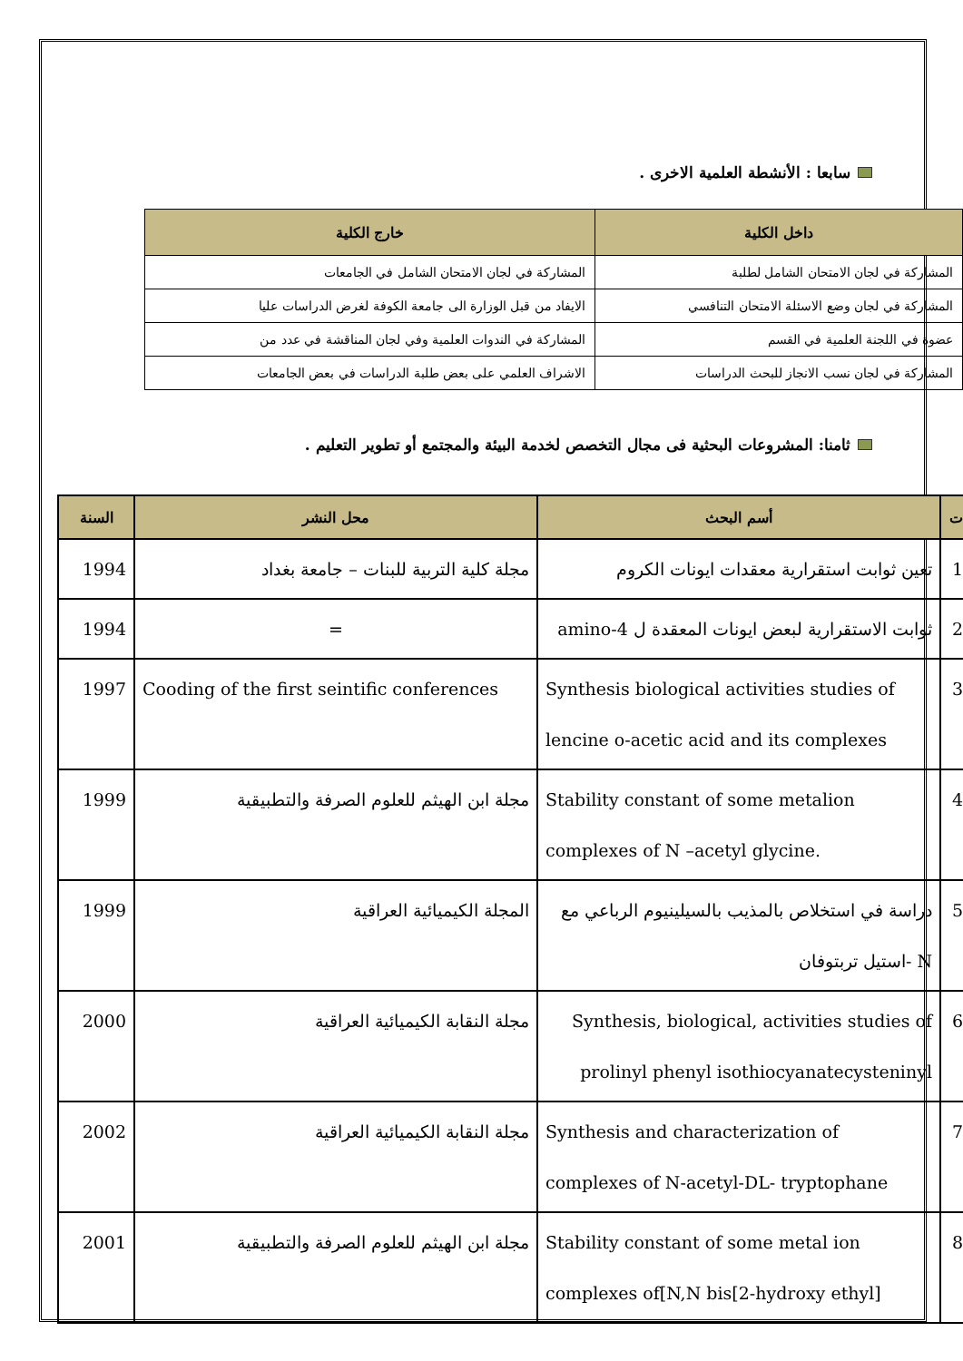سابعا : الأنشطة العلمية الاخرى .
| داخل الكلية | خارج الكلية |
| --- | --- |
| المشاركة في لجان الامتحان الشامل لطلبة | المشاركة في لجان الامتحان الشامل في الجامعات |
| المشاركة في لجان وضع الاسئلة الامتحان التنافسي | الايفاد من قبل الوزارة الى جامعة الكوفة لغرض الدراسات عليا |
| عضوة في اللجنة العلمية في القسم | المشاركة في الندوات العلمية وفي لجان المناقشة في عدد من |
| المشاركة في لجان نسب الانجاز للبحث الدراسات | الاشراف العلمي على بعض طلبة الدراسات في بعض الجامعات |
ثامنا: المشروعات البحثية فى مجال التخصص لخدمة البيئة والمجتمع أو تطوير التعليم .
| ت | أسم البحث | محل النشر | السنة |
| --- | --- | --- | --- |
| 1 | تعين ثوابت استقرارية معقدات ايونات الكروم | مجلة كلية التربية للبنات – جامعة بغداد | 1994 |
| 2 | ثوابت الاستقرارية لبعض ايونات المعقدة ل 4-amino | = | 1994 |
| 3 | Synthesis biological activities studies of lencine o-acetic acid and its complexes | Cooding of the first seintific conferences | 1997 |
| 4 | Stability constant of some metalion complexes of N –acetyl glycine. | مجلة ابن الهيثم للعلوم الصرفة والتطبيقية | 1999 |
| 5 | دراسة في استخلاص بالمذيب بالسيلينيوم الرباعي مع N -استيل تربتوفان | المجلة الكيميائية العراقية | 1999 |
| 6 | Synthesis, biological, activities studies of prolinyl phenyl isothiocyanatecysteninyl | مجلة النقابة الكيميائية العراقية | 2000 |
| 7 | Synthesis and characterization of complexes of N-acetyl-DL- tryptophane | مجلة النقابة الكيميائية العراقية | 2002 |
| 8 | Stability constant of some metal ion complexes of[N,N bis[2-hydroxy ethyl] | مجلة ابن الهيثم للعلوم الصرفة والتطبيقية | 2001 |